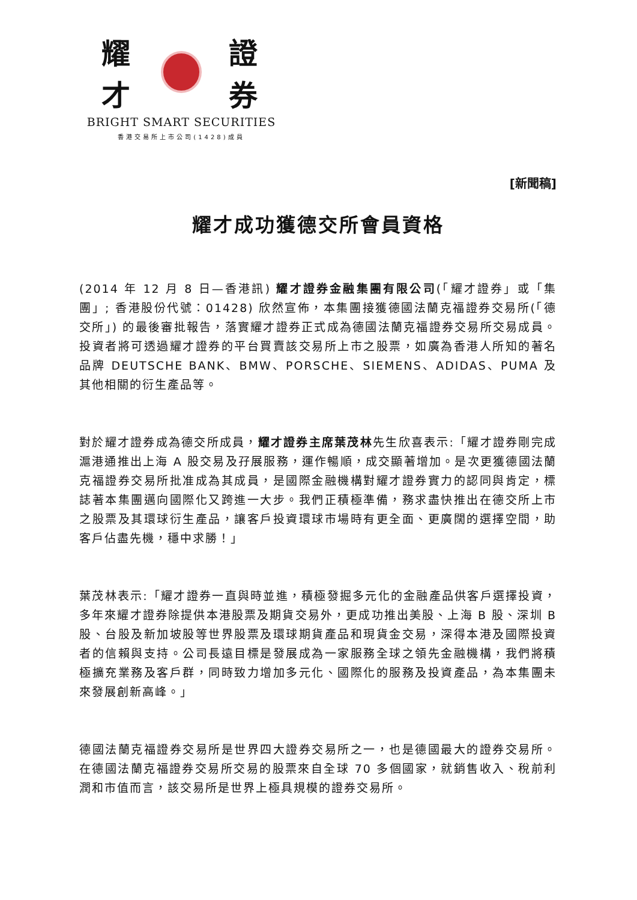耀 才 證 券
BRIGHT SMART SECURITIES
香港交易所上市公司(1428)成員
[新聞稿]
耀才成功獲德交所會員資格
(2014 年 12 月 8 日—香港訊) 耀才證券金融集團有限公司(「耀才證券」或「集團」; 香港股份代號：01428) 欣然宣佈，本集團接獲德國法蘭克福證券交易所(「德交所」) 的最後審批報告，落實耀才證券正式成為德國法蘭克福證券交易所交易成員。投資者將可透過耀才證券的平台買賣該交易所上市之股票，如廣為香港人所知的著名品牌 DEUTSCHE BANK、BMW、PORSCHE、SIEMENS、ADIDAS、PUMA 及其他相關的衍生產品等。
對於耀才證券成為德交所成員，耀才證券主席葉茂林先生欣喜表示:「耀才證券剛完成滬港通推出上海 A 股交易及孖展服務，運作暢順，成交顯著增加。是次更獲德國法蘭克福證券交易所批准成為其成員，是國際金融機構對耀才證券實力的認同與肯定，標誌著本集團邁向國際化又跨進一大步。我們正積極準備，務求盡快推出在德交所上市之股票及其環球衍生產品，讓客戶投資環球市場時有更全面、更廣闊的選擇空間，助客戶佔盡先機，穩中求勝！」
葉茂林表示:「耀才證券一直與時並進，積極發掘多元化的金融產品供客戶選擇投資，多年來耀才證券除提供本港股票及期貨交易外，更成功推出美股、上海 B 股、深圳 B 股、台股及新加坡股等世界股票及環球期貨產品和現貨金交易，深得本港及國際投資者的信賴與支持。公司長遠目標是發展成為一家服務全球之領先金融機構，我們將積極擴充業務及客戶群，同時致力增加多元化、國際化的服務及投資產品，為本集團未來發展創新高峰。」
德國法蘭克福證券交易所是世界四大證券交易所之一，也是德國最大的證券交易所。在德國法蘭克福證券交易所交易的股票來自全球 70 多個國家，就銷售收入、稅前利潤和市值而言，該交易所是世界上極具規模的證券交易所。